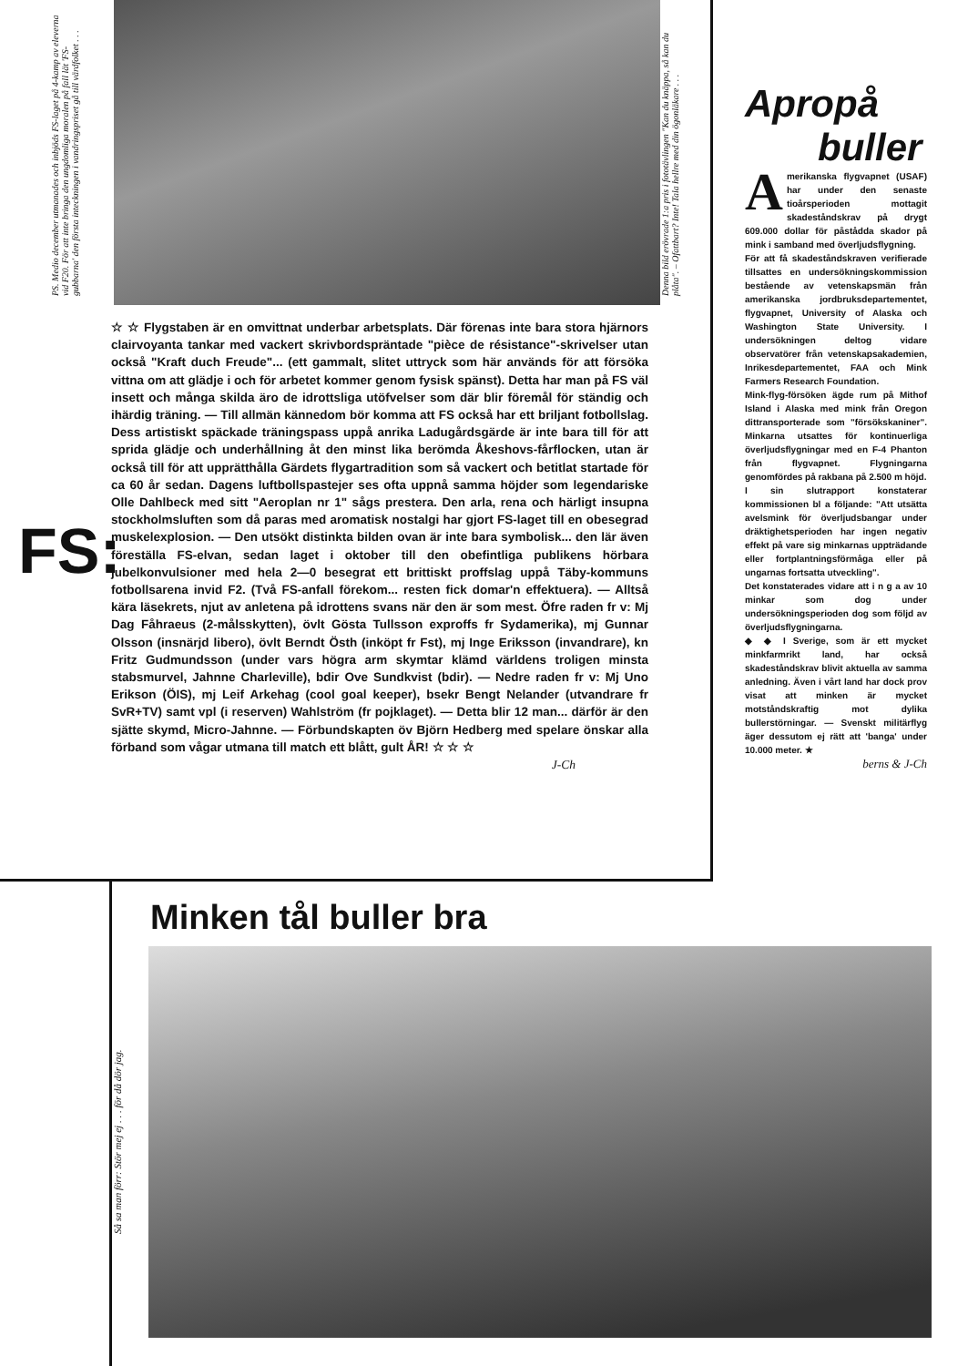PS. Medio december utmanades och inbjöds FS-laget på 4-kamp av eleverna vid F20. För att inte bringa den ungdomliga moralen på fall lät 'FS-gubbarna' den första inteckningen i vandringspriset gå till värdfolket . . .
Denna bild erövrade 1:a pris i fototävlingen "Kan du knäppa, så kan du plåta". – Ofattbart? Inte! Tala hellre med din ögonläkare . . .
FS:
☆ ☆ Flygstaben är en omvittnat underbar arbetsplats. Där förenas inte bara stora hjärnors clairvoyanta tankar med vackert skrivbordspräntade "pièce de résistance"-skrivelser utan också "Kraft duch Freude"... (ett gammalt, slitet uttryck som här används för att försöka vittna om att glädje i och för arbetet kommer genom fysisk spänst). Detta har man på FS väl insett och många skilda äro de idrottsliga utöfvelser som där blir föremål för ständig och ihärdig träning. — Till allmän kännedom bör komma att FS också har ett briljant fotbollslag. Dess artistiskt späckade träningspass uppå anrika Ladugårdsgärde är inte bara till för att sprida glädje och underhållning åt den minst lika berömda Åkeshovs-fårflocken, utan är också till för att upprätthålla Gärdets flygartradition som så vackert och betitlat startade för ca 60 år sedan. Dagens luftbollspastejer ses ofta uppnå samma höjder som legendariske Olle Dahlbeck med sitt "Aeroplan nr 1" sågs prestera. Den arla, rena och härligt insupna stockholmsluften som då paras med aromatisk nostalgi har gjort FS-laget till en obesegrad muskelexplosion. — Den utsökt distinkta bilden ovan är inte bara symbolisk... den lär även föreställa FS-elvan, sedan laget i oktober till den obefintliga publikens hörbara jubelkonvulsioner med hela 2—0 besegrat ett brittiskt proffslag uppå Täby-kommuns fotbollsarena invid F2. (Två FS-anfall förekom... resten fick domar'n effektuera). — Alltså kära läsekrets, njut av anletena på idrottens svans när den är som mest. Öfre raden fr v: Mj Dag Fåhraeus (2-målsskytten), övlt Gösta Tullsson exproffs fr Sydamerika), mj Gunnar Olsson (insnärjd libero), övlt Berndt Östh (inköpt fr Fst), mj Inge Eriksson (invandrare), kn Fritz Gudmundsson (under vars högra arm skymtar klämd världens troligen minsta stabsmurvel, Jahnne Charleville), bdir Ove Sundkvist (bdir). — Nedre raden fr v: Mj Uno Erikson (ÖIS), mj Leif Arkehag (cool goal keeper), bsekr Bengt Nelander (utvandrare fr SvR+TV) samt vpl (i reserven) Wahlström (fr pojklaget). — Detta blir 12 man... därför är den sjätte skymd, Micro-Jahnne. — Förbundskapten öv Björn Hedberg med spelare önskar alla förband som vågar utmana till match ett blått, gult ÅR! ☆ ☆ ☆
J-Ch
Apropå
buller
Amerikanska flygvapnet (USAF) har under den senaste tioårsperioden mottagit skadeståndskrav på drygt 609.000 dollar för påstådda skador på mink i samband med överljudsflygning.
För att få skadeståndskraven verifierade tillsattes en undersökningskommission bestående av vetenskapsmän från amerikanska jordbruksdepartementet, flygvapnet, University of Alaska och Washington State University. I undersökningen deltog vidare observatörer från vetenskapsakademien, Inrikesdepartementet, FAA och Mink Farmers Research Foundation.
Mink-flyg-försöken ägde rum på Mithof Island i Alaska med mink från Oregon dittransporterade som "försökskaniner". Minkarna utsattes för kontinuerliga överljudsflygningar med en F-4 Phanton från flygvapnet. Flygningarna genomfördes på rakbana på 2.500 m höjd.
I sin slutrapport konstaterar kommissionen bl a följande: "Att utsätta avelsmink för överljudsbangar under dräktighetsperioden har ingen negativ effekt på vare sig minkarnas uppträdande eller fortplantningsförmåga eller på ungarnas fortsatta utveckling".
Det konstaterades vidare att i n g a av 10 minkar som dog under undersökningsperioden dog som följd av överljudsflygningarna.
◆ ◆ I Sverige, som är ett mycket minkfarmrikt land, har också skadeståndskrav blivit aktuella av samma anledning. Även i vårt land har dock prov visat att minken är mycket motståndskraftig mot dylika bullerstörningar. — Svenskt militärflyg äger dessutom ej rätt att 'banga' under 10.000 meter. ★
berns & J-Ch
Minken tål buller bra
Så sa man förr: Stör mej ej . . . för då dör jag.